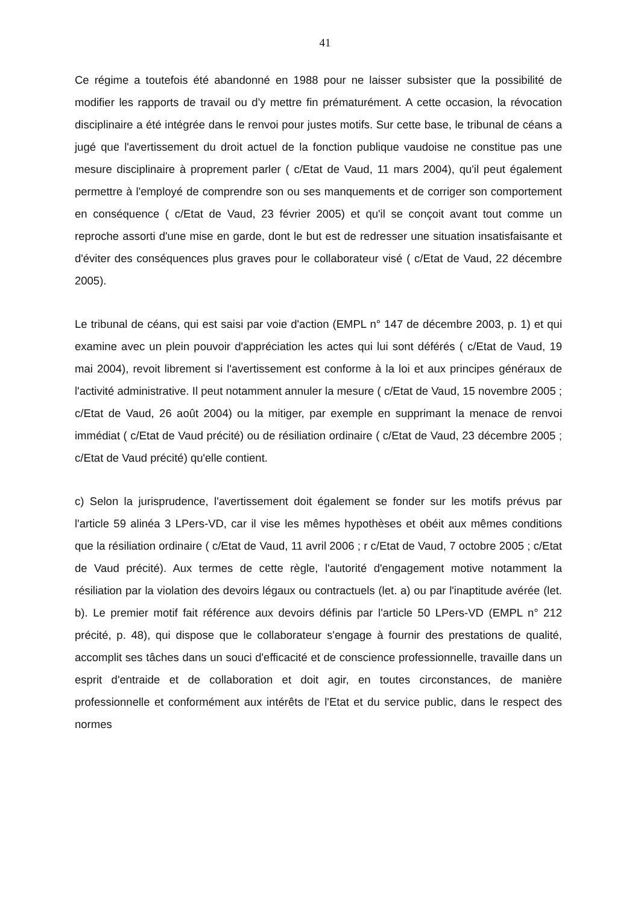41
Ce régime a toutefois été abandonné en 1988 pour ne laisser subsister que la possibilité de modifier les rapports de travail ou d'y mettre fin prématurément. A cette occasion, la révocation disciplinaire a été intégrée dans le renvoi pour justes motifs. Sur cette base, le tribunal de céans a jugé que l'avertissement du droit actuel de la fonction publique vaudoise ne constitue pas une mesure disciplinaire à proprement parler ( c/Etat de Vaud, 11 mars 2004), qu'il peut également permettre à l'employé de comprendre son ou ses manquements et de corriger son comportement en conséquence ( c/Etat de Vaud, 23 février 2005) et qu'il se conçoit avant tout comme un reproche assorti d'une mise en garde, dont le but est de redresser une situation insatisfaisante et d'éviter des conséquences plus graves pour le collaborateur visé ( c/Etat de Vaud, 22 décembre 2005).
Le tribunal de céans, qui est saisi par voie d'action (EMPL n° 147 de décembre 2003, p. 1) et qui examine avec un plein pouvoir d'appréciation les actes qui lui sont déférés ( c/Etat de Vaud, 19 mai 2004), revoit librement si l'avertissement est conforme à la loi et aux principes généraux de l'activité administrative. Il peut notamment annuler la mesure ( c/Etat de Vaud, 15 novembre 2005 ; c/Etat de Vaud, 26 août 2004) ou la mitiger, par exemple en supprimant la menace de renvoi immédiat ( c/Etat de Vaud précité) ou de résiliation ordinaire ( c/Etat de Vaud, 23 décembre 2005 ; c/Etat de Vaud précité) qu'elle contient.
c) Selon la jurisprudence, l'avertissement doit également se fonder sur les motifs prévus par l'article 59 alinéa 3 LPers-VD, car il vise les mêmes hypothèses et obéit aux mêmes conditions que la résiliation ordinaire ( c/Etat de Vaud, 11 avril 2006 ; r c/Etat de Vaud, 7 octobre 2005 ; c/Etat de Vaud précité). Aux termes de cette règle, l'autorité d'engagement motive notamment la résiliation par la violation des devoirs légaux ou contractuels (let. a) ou par l'inaptitude avérée (let. b). Le premier motif fait référence aux devoirs définis par l'article 50 LPers-VD (EMPL n° 212 précité, p. 48), qui dispose que le collaborateur s'engage à fournir des prestations de qualité, accomplit ses tâches dans un souci d'efficacité et de conscience professionnelle, travaille dans un esprit d'entraide et de collaboration et doit agir, en toutes circonstances, de manière professionnelle et conformément aux intérêts de l'Etat et du service public, dans le respect des normes